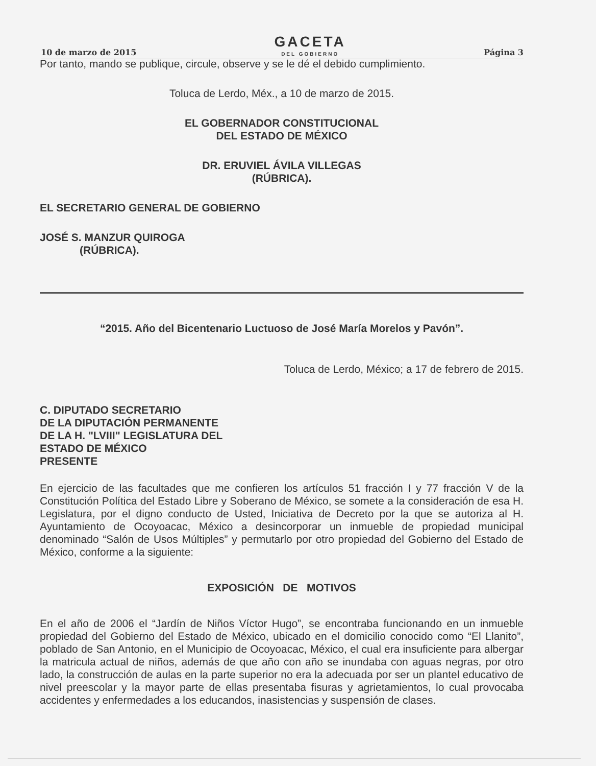10 de marzo de 2015
GACETA
DEL GOBIERNO
Página 3
Por tanto, mando se publique, circule, observe y se le dé el debido cumplimiento.
Toluca de Lerdo, Méx., a 10 de marzo de 2015.
EL GOBERNADOR CONSTITUCIONAL
DEL ESTADO DE MÉXICO
DR. ERUVIEL ÁVILA VILLEGAS
(RÚBRICA).
EL SECRETARIO GENERAL DE GOBIERNO
JOSÉ S. MANZUR QUIROGA
(RÚBRICA).
“2015. Año del Bicentenario Luctuoso de José María Morelos y Pavón”.
Toluca de Lerdo, México; a 17 de febrero de 2015.
C. DIPUTADO SECRETARIO
DE LA DIPUTACIÓN PERMANENTE
DE LA H. "LVIII" LEGISLATURA DEL
ESTADO DE MÉXICO
PRESENTE
En ejercicio de las facultades que me confieren los artículos 51 fracción I y 77 fracción V de la Constitución Política del Estado Libre y Soberano de México, se somete a la consideración de esa H. Legislatura, por el digno conducto de Usted, Iniciativa de Decreto por la que se autoriza al H. Ayuntamiento de Ocoyoacac, México a desincorporar un inmueble de propiedad municipal denominado “Salón de Usos Múltiples” y permutarlo por otro propiedad del Gobierno del Estado de México, conforme a la siguiente:
EXPOSICIÓN DE MOTIVOS
En el año de 2006 el “Jardín de Niños Víctor Hugo”, se encontraba funcionando en un inmueble propiedad del Gobierno del Estado de México, ubicado en el domicilio conocido como “El Llanito”, poblado de San Antonio, en el Municipio de Ocoyoacac, México, el cual era insuficiente para albergar la matricula actual de niños, además de que año con año se inundaba con aguas negras, por otro lado, la construcción de aulas en la parte superior no era la adecuada por ser un plantel educativo de nivel preescolar y la mayor parte de ellas presentaba fisuras y agrietamientos, lo cual provocaba accidentes y enfermedades a los educandos, inasistencias y suspensión de clases.